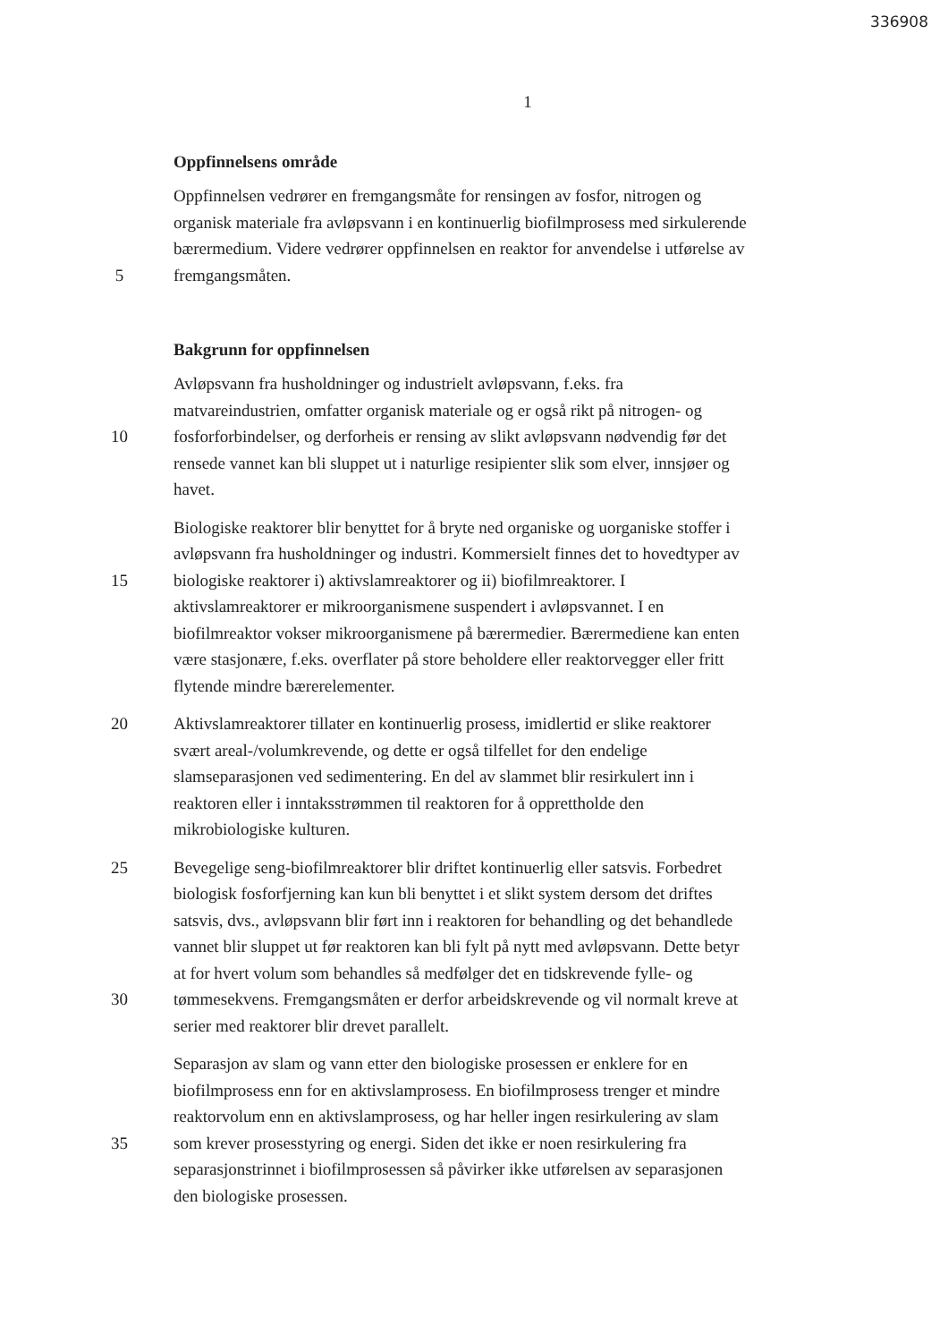336908
1
Oppfinnelsens område
Oppfinnelsen vedrører en fremgangsmåte for rensingen av fosfor, nitrogen og
organisk materiale fra avløpsvann i en kontinuerlig biofilmprosess med sirkulerende
bærermedium. Videre vedrører oppfinnelsen en reaktor for anvendelse i utførelse av
5 fremgangsmåten.
Bakgrunn for oppfinnelsen
Avløpsvann fra husholdninger og industrielt avløpsvann, f.eks. fra
matvareindustrien, omfatter organisk materiale og er også rikt på nitrogen- og
10 fosforforbindelser, og derforheis er rensing av slikt avløpsvann nødvendig før det
rensede vannet kan bli sluppet ut i naturlige resipienter slik som elver, innsjøer og
havet.
Biologiske reaktorer blir benyttet for å bryte ned organiske og uorganiske stoffer i
avløpsvann fra husholdninger og industri. Kommersielt finnes det to hovedtyper av
15 biologiske reaktorer i) aktivslamreaktorer og ii) biofilmreaktorer. I
aktivslamreaktorer er mikroorganismene suspendert i avløpsvannet. I en
biofilmreaktor vokser mikroorganismene på bærermedier. Bærermediene kan enten
være stasjonære, f.eks. overflater på store beholdere eller reaktorvegger eller fritt
flytende mindre bærerelementer.
20 Aktivslamreaktorer tillater en kontinuerlig prosess, imidlertid er slike reaktorer
svært areal-/volumkrevende, og dette er også tilfellet for den endelige
slamseparasjonen ved sedimentering. En del av slammet blir resirkulert inn i
reaktoren eller i inntaksstrømmen til reaktoren for å opprettholde den
mikrobiologiske kulturen.
25 Bevegelige seng-biofilmreaktorer blir driftet kontinuerlig eller satsvis. Forbedret
biologisk fosforfjerning kan kun bli benyttet i et slikt system dersom det driftes
satsvis, dvs., avløpsvann blir ført inn i reaktoren for behandling og det behandlede
vannet blir sluppet ut før reaktoren kan bli fylt på nytt med avløpsvann. Dette betyr
at for hvert volum som behandles så medfølger det en tidskrevende fylle- og
30 tømmesekvens. Fremgangsmåten er derfor arbeidskrevende og vil normalt kreve at
serier med reaktorer blir drevet parallelt.
Separasjon av slam og vann etter den biologiske prosessen er enklere for en
biofilmprosess enn for en aktivslamprosess. En biofilmprosess trenger et mindre
reaktorvolum enn en aktivslamprosess, og har heller ingen resirkulering av slam
35 som krever prosesstyring og energi. Siden det ikke er noen resirkulering fra
separasjonstrinnet i biofilmprosessen så påvirker ikke utførelsen av separasjonen
den biologiske prosessen.